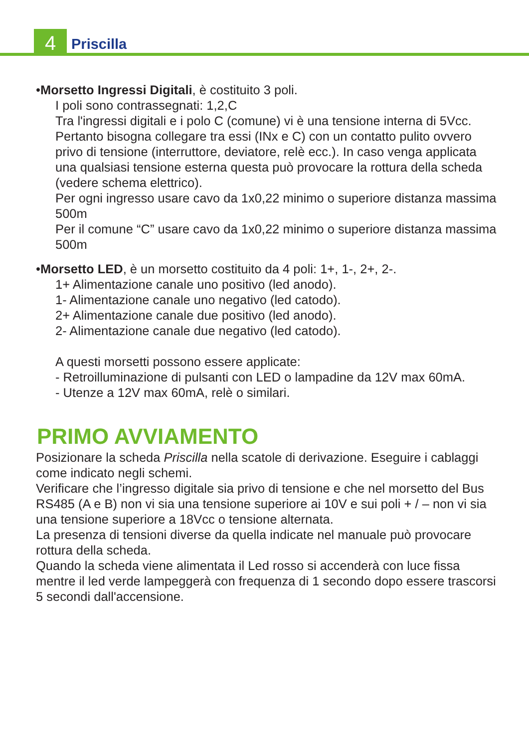4 Priscilla
•Morsetto Ingressi Digitali, è costituito 3 poli.
I poli sono contrassegnati: 1,2,C
Tra l'ingressi digitali e i polo C (comune) vi è una tensione interna di 5Vcc. Pertanto bisogna collegare tra essi (INx e C) con un contatto pulito ovvero privo di tensione (interruttore, deviatore, relè ecc.). In caso venga applicata una qualsiasi tensione esterna questa può provocare la rottura della scheda (vedere schema elettrico).
Per ogni ingresso usare cavo da 1x0,22 minimo o superiore distanza massima 500m
Per il comune “C” usare cavo da 1x0,22 minimo o superiore distanza massima 500m
•Morsetto LED, è un morsetto costituito da 4 poli: 1+, 1-, 2+, 2-.
1+ Alimentazione canale uno positivo (led anodo).
1- Alimentazione canale uno negativo (led catodo).
2+ Alimentazione canale due positivo (led anodo).
2- Alimentazione canale due negativo (led catodo).
A questi morsetti possono essere applicate:
- Retroilluminazione di pulsanti con LED o lampadine da 12V max 60mA.
- Utenze a 12V max 60mA, relè o similari.
PRIMO AVVIAMENTO
Posizionare la scheda Priscilla nella scatole di derivazione. Eseguire i cablaggi come indicato negli schemi.
Verificare che l’ingresso digitale sia privo di tensione e che nel morsetto del Bus RS485 (A e B) non vi sia una tensione superiore ai 10V e sui poli + / – non vi sia una tensione superiore a 18Vcc o tensione alternata.
La presenza di tensioni diverse da quella indicate nel manuale può provocare rottura della scheda.
Quando la scheda viene alimentata il Led rosso si accenderà con luce fissa mentre il led verde lampeggerà con frequenza di 1 secondo dopo essere trascorsi 5 secondi dall'accensione.